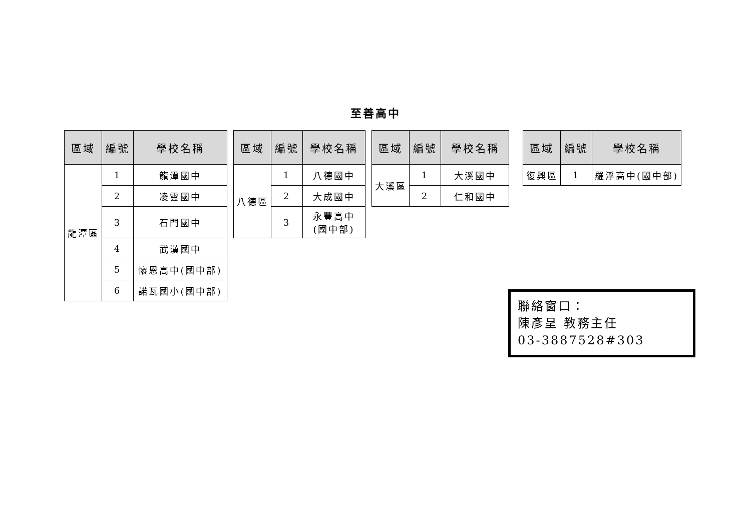至善高中
| 區域 | 編號 | 學校名稱 |
| --- | --- | --- |
| 龍潭區 | 1 | 龍潭國中 |
| | 2 | 凌雲國中 |
| | 3 | 石門國中 |
| | 4 | 武漢國中 |
| | 5 | 懷恩高中(國中部) |
| | 6 | 諾瓦國小(國中部) |
| 區域 | 編號 | 學校名稱 |
| --- | --- | --- |
| 八德區 | 1 | 八德國中 |
| | 2 | 大成國中 |
| | 3 | 永豐高中 (國中部) |
| 區域 | 編號 | 學校名稱 |
| --- | --- | --- |
| 大溪區 | 1 | 大溪國中 |
| | 2 | 仁和國中 |
| 區域 | 編號 | 學校名稱 |
| --- | --- | --- |
| 復興區 | 1 | 羅浮高中(國中部) |
聯絡窗口：
陳彥呈 教務主任
03-3887528#303